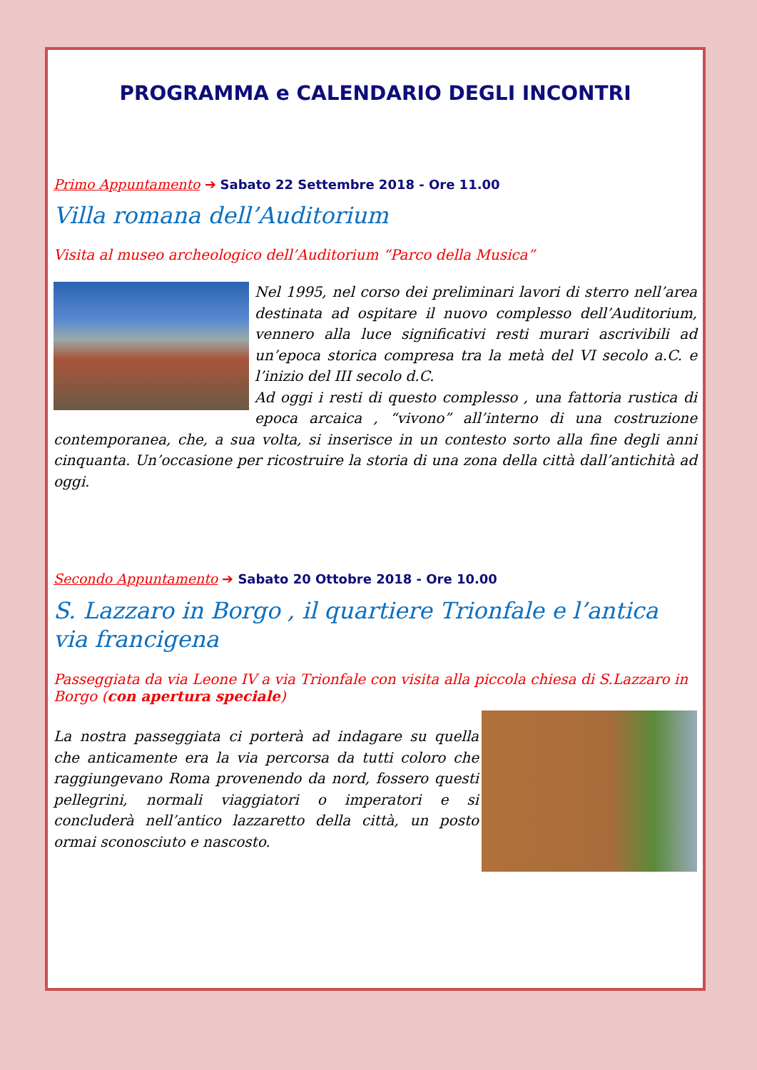PROGRAMMA e CALENDARIO DEGLI INCONTRI
Primo Appuntamento ➔ Sabato 22 Settembre 2018 - Ore 11.00
Villa romana dell’Auditorium
Visita al museo archeologico dell’Auditorium “Parco della Musica”
Nel 1995, nel corso dei preliminari lavori di sterro nell’area destinata ad ospitare il nuovo complesso dell’Auditorium, vennero alla luce significativi resti murari ascrivibili ad un’epoca storica compresa tra la metà del VI secolo a.C. e l’inizio del III secolo d.C.
Ad oggi i resti di questo complesso , una fattoria rustica di epoca arcaica , “vivono” all’interno di una costruzione contemporanea, che, a sua volta, si inserisce in un contesto sorto alla fine degli anni cinquanta. Un’occasione per ricostruire la storia di una zona della città dall’antichità ad oggi.
Secondo Appuntamento ➔ Sabato 20 Ottobre 2018 - Ore 10.00
S. Lazzaro in Borgo , il quartiere Trionfale e l’antica via francigena
Passeggiata da via Leone IV a via Trionfale con visita alla piccola chiesa di S.Lazzaro in Borgo (con apertura speciale)
La nostra passeggiata ci porterà ad indagare su quella che anticamente era la via percorsa da tutti coloro che raggiungevano Roma provenendo da nord, fossero questi pellegrini, normali viaggiatori o imperatori e si concluderà nell’antico lazzaretto della città, un posto ormai sconosciuto e nascosto.